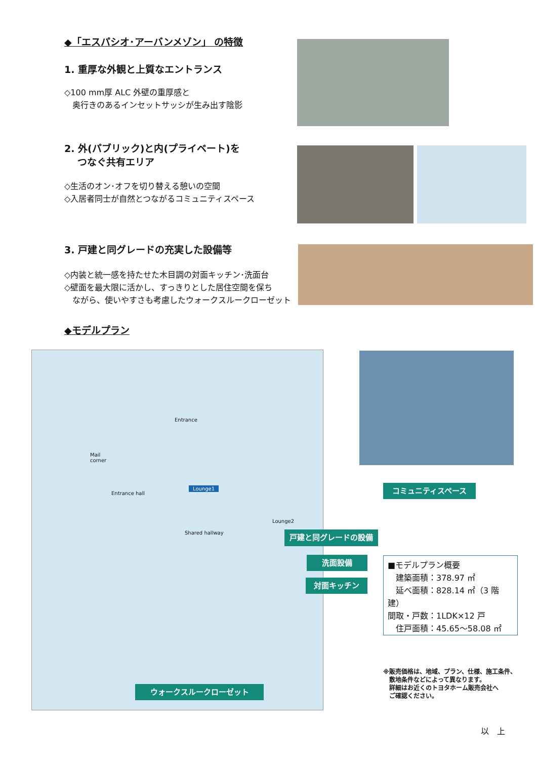◆「エスパシオ･アーバンメゾン」 の特徴
1. 重厚な外観と上質なエントランス
◇100 mm厚 ALC 外壁の重厚感と
　奥行きのあるインセットサッシが生み出す陰影
2. 外(パブリック)と内(プライベート)を
　 つなぐ共有エリア
◇生活のオン･オフを切り替える憩いの空間
◇入居者同士が自然とつながるコミュニティスペース
3. 戸建と同グレードの充実した設備等
◇内装と統一感を持たせた木目調の対面キッチン･洗面台
◇壁面を最大限に活かし、すっきりとした居住空間を保ち
　ながら、使いやすさも考慮したウォークスルークローゼット
◆モデルプラン
Entrance
Lounge1
Entrance hall
Mail
corner
Lounge2
Shared hallway
コミュニティスペース
戸建と同グレードの設備
洗面設備
対面キッチン
ウォークスルークローゼット
■モデルプラン概要
　建築面積：378.97 ㎡
　延べ面積：828.14 ㎡（3 階建）
間取・戸数：1LDK×12 戸
　住戸面積：45.65～58.08 ㎡
※販売価格は、地域、プラン、仕様、施工条件、
　敷地条件などによって異なります。
　詳細はお近くのトヨタホーム販売会社へ
　ご確認ください。
以　上